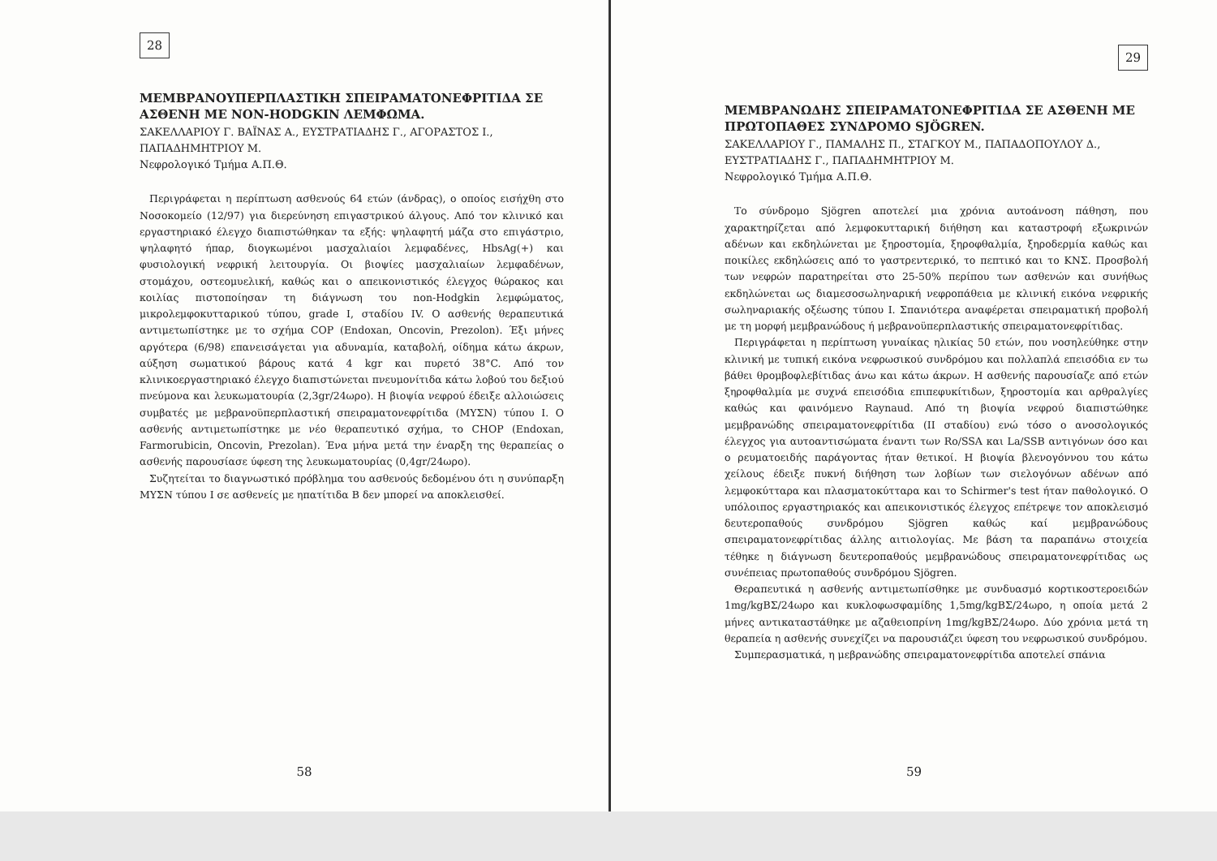28
ΜΕΜΒΡΑΝΟΥΠΕΡΠΛΑΣΤΙΚΗ ΣΠΕΙΡΑΜΑΤΟΝΕΦΡΙΤΙΔΑ ΣΕ ΑΣΘΕΝΗ ΜΕ NON-HODGKIN ΛΕΜΦΩΜΑ.
ΣΑΚΕΛΛΑΡΙΟΥ Γ. ΒΑΪΝΑΣ Α., ΕΥΣΤΡΑΤΙΑΔΗΣ Γ., ΑΓΟΡΑΣΤΟΣ Ι., ΠΑΠΑΔΗΜΗΤΡΙΟΥ Μ.
Νεφρολογικό Τμήμα Α.Π.Θ.
Περιγράφεται η περίπτωση ασθενούς 64 ετών (άνδρας), ο οποίος εισήχθη στο Νοσοκομείο (12/97) για διερεύνηση επιγαστρικού άλγους. Από τον κλινικό και εργαστηριακό έλεγχο διαπιστώθηκαν τα εξής: ψηλαφητή μάζα στο επιγάστριο, ψηλαφητό ήπαρ, διογκωμένοι μασχαλιαίοι λεμφαδένες, HbsAg(+) και φυσιολογική νεφρική λειτουργία. Οι βιοψίες μασχαλιαίων λεμφαδένων, στομάχου, οστεομυελική, καθώς και ο απεικονιστικός έλεγχος θώρακος και κοιλίας πιστοποίησαν τη διάγνωση του non-Hodgkin λεμφώματος, μικρολεμφοκυτταρικού τύπου, grade I, σταδίου IV. Ο ασθενής θεραπευτικά αντιμετωπίστηκε με το σχήμα COP (Endoxan, Oncovin, Prezolon). Έξι μήνες αργότερα (6/98) επανεισάγεται για αδυναμία, καταβολή, οίδημα κάτω άκρων, αύξηση σωματικού βάρους κατά 4 kgr και πυρετό 38°C. Από τον κλινικοεργαστηριακό έλεγχο διαπιστώνεται πνευμονίτιδα κάτω λοβού του δεξιού πνεύμονα και λευκωματουρία (2,3gr/24ωρο). Η βιοψία νεφρού έδειξε αλλοιώσεις συμβατές με μεβρανοϋπερπλαστική σπειραματονεφρίτιδα (ΜΥΣΝ) τύπου Ι. Ο ασθενής αντιμετωπίστηκε με νέο θεραπευτικό σχήμα, το CHOP (Endoxan, Farmorubicin, Oncovin, Prezolan). Ένα μήνα μετά την έναρξη της θεραπείας ο ασθενής παρουσίασε ύφεση της λευκωματουρίας (0,4gr/24ωρο).
Συζητείται το διαγνωστικό πρόβλημα του ασθενούς δεδομένου ότι η συνύπαρξη ΜΥΣΝ τύπου Ι σε ασθενείς με ηπατίτιδα Β δεν μπορεί να αποκλεισθεί.
58
29
ΜΕΜΒΡΑΝΩΔΗΣ ΣΠΕΙΡΑΜΑΤΟΝΕΦΡΙΤΙΔΑ ΣΕ ΑΣΘΕΝΗ ΜΕ ΠΡΩΤΟΠΑΘΕΣ ΣΥΝΔΡΟΜΟ SJÖGREN.
ΣΑΚΕΛΛΑΡΙΟΥ Γ., ΠΑΜΑΛΗΣ Π., ΣΤΑΓΚΟΥ Μ., ΠΑΠΑΔΟΠΟΥΛΟΥ Δ., ΕΥΣΤΡΑΤΙΑΔΗΣ Γ., ΠΑΠΑΔΗΜΗΤΡΙΟΥ Μ.
Νεφρολογικό Τμήμα Α.Π.Θ.
Το σύνδρομο Sjögren αποτελεί μια χρόνια αυτοάνοση πάθηση, που χαρακτηρίζεται από λεμφοκυτταρική διήθηση και καταστροφή εξωκρινών αδένων και εκδηλώνεται με ξηροστομία, ξηροφθαλμία, ξηροδερμία καθώς και ποικίλες εκδηλώσεις από το γαστρεντερικό, το πεπτικό και το ΚΝΣ. Προσβολή των νεφρών παρατηρείται στο 25-50% περίπου των ασθενών και συνήθως εκδηλώνεται ως διαμεσοσωληναρική νεφροπάθεια με κλινική εικόνα νεφρικής σωληναριακής οξέωσης τύπου Ι. Σπανιότερα αναφέρεται σπειραματική προβολή με τη μορφή μεμβρανώδους ή μεβρανοϋπερπλαστικής σπειραματονεφρίτιδας.
Περιγράφεται η περίπτωση γυναίκας ηλικίας 50 ετών, που νοσηλεύθηκε στην κλινική με τυπική εικόνα νεφρωσικού συνδρόμου και πολλαπλά επεισόδια εν τω βάθει θρομβοφλεβίτιδας άνω και κάτω άκρων. Η ασθενής παρουσίαζε από ετών ξηροφθαλμία με συχνά επεισόδια επιπεφυκίτιδων, ξηροστομία και αρθραλγίες καθώς και φαινόμενο Raynaud. Από τη βιοψία νεφρού διαπιστώθηκε μεμβρανώδης σπειραματονεφρίτιδα (ΙΙ σταδίου) ενώ τόσο ο ανοσολογικός έλεγχος για αυτοαντισώματα έναντι των Ro/SSA και La/SSB αντιγόνων όσο και ο ρευματοειδής παράγοντας ήταν θετικοί. Η βιοψία βλενογόννου του κάτω χείλους έδειξε πυκνή διήθηση των λοβίων των σιελογόνων αδένων από λεμφοκύτταρα και πλασματοκύτταρα και το Schirmer's test ήταν παθολογικό. Ο υπόλοιπος εργαστηριακός και απεικονιστικός έλεγχος επέτρεψε τον αποκλεισμό δευτεροπαθούς συνδρόμου Sjögren καθώς καί μεμβρανώδους σπειραματονεφρίτιδας άλλης αιτιολογίας. Με βάση τα παραπάνω στοιχεία τέθηκε η διάγνωση δευτεροπαθούς μεμβρανώδους σπειραματονεφρίτιδας ως συνέπειας πρωτοπαθούς συνδρόμου Sjögren.
Θεραπευτικά η ασθενής αντιμετωπίσθηκε με συνδυασμό κορτικοστεροειδών 1mg/kgΒΣ/24ωρο και κυκλοφωσφαμίδης 1,5mg/kgΒΣ/24ωρο, η οποία μετά 2 μήνες αντικαταστάθηκε με αζαθειοπρίνη 1mg/kgΒΣ/24ωρο. Δύο χρόνια μετά τη θεραπεία η ασθενής συνεχίζει να παρουσιάζει ύφεση του νεφρωσικού συνδρόμου.
Συμπερασματικά, η μεβρανώδης σπειραματονεφρίτιδα αποτελεί σπάνια
59